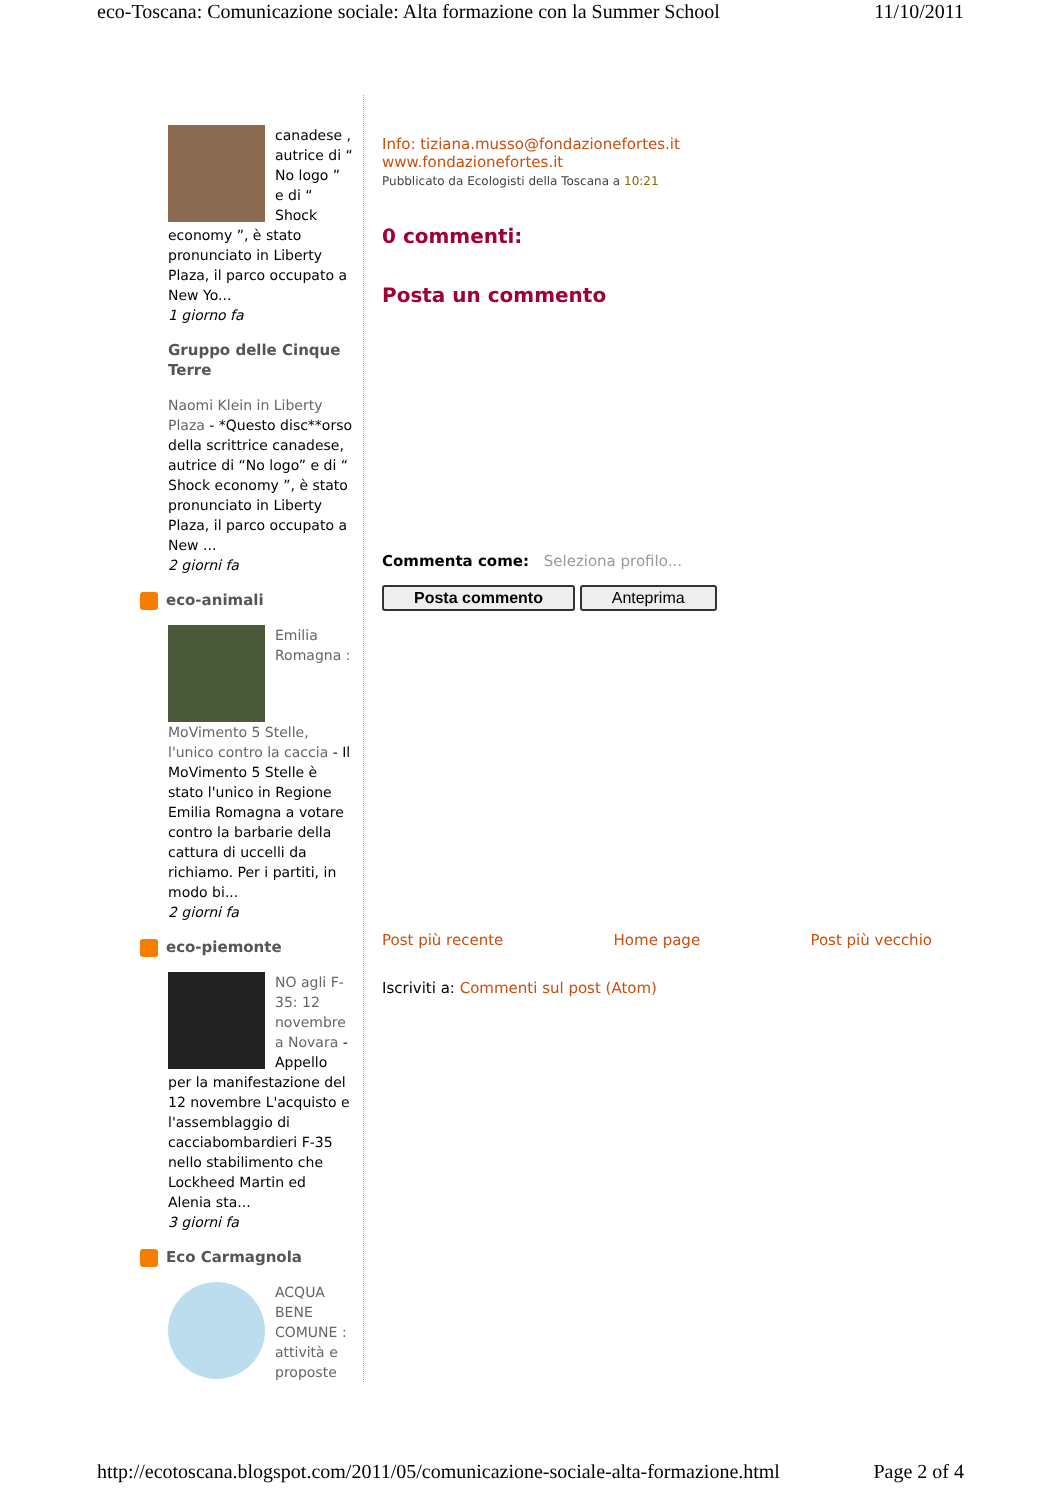eco-Toscana: Comunicazione sociale: Alta formazione con la Summer School 11/10/2011
canadese , autrice di “ No logo ” e di “ Shock economy ”, è stato pronunciato in Liberty Plaza, il parco occupato a New Yo...
1 giorno fa
Gruppo delle Cinque Terre
Naomi Klein in Liberty Plaza - *Questo disc**orso della scrittrice canadese, autrice di “No logo” e di “ Shock economy ”, è stato pronunciato in Liberty Plaza, il parco occupato a New ...
2 giorni fa
eco-animali
Emilia Romagna : MoVimento 5 Stelle, l'unico contro la caccia - Il MoVimento 5 Stelle è stato l'unico in Regione Emilia Romagna a votare contro la barbarie della cattura di uccelli da richiamo. Per i partiti, in modo bi...
2 giorni fa
eco-piemonte
NO agli F-35: 12 novembre a Novara - Appello per la manifestazione del 12 novembre L'acquisto e l'assemblaggio di cacciabombardieri F-35 nello stabilimento che Lockheed Martin ed Alenia sta...
3 giorni fa
Eco Carmagnola
ACQUA BENE COMUNE : attività e proposte
Info: tiziana.musso@fondazionefortes.it
www.fondazionefortes.it
Pubblicato da Ecologisti della Toscana a 10:21
0 commenti:
Posta un commento
Commenta come: Seleziona profilo...
Posta commento Anteprima
Post più recente Home page Post più vecchio
Iscriviti a: Commenti sul post (Atom)
http://ecotoscana.blogspot.com/2011/05/comunicazione-sociale-alta-formazione.html Page 2 of 4